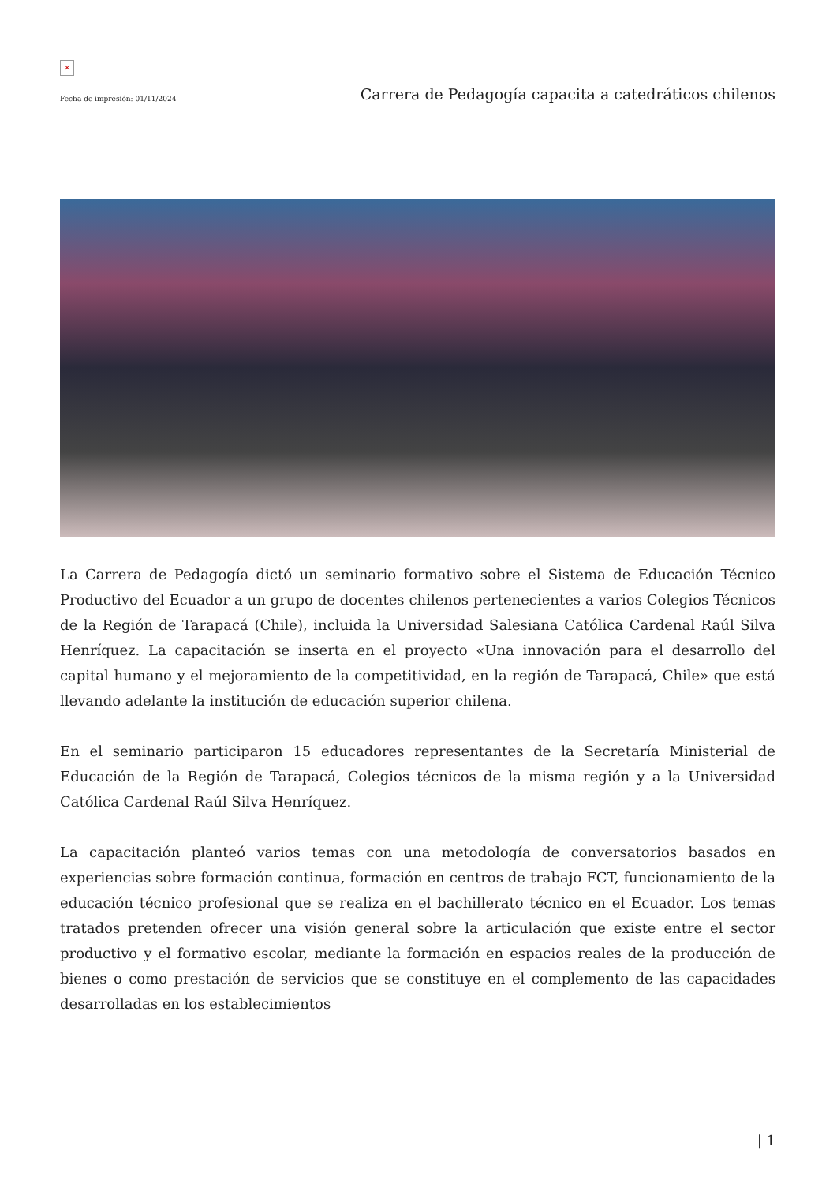×
Fecha de impresión: 01/11/2024 Carrera de Pedagogía capacita a catedráticos chilenos
La Carrera de Pedagogía dictó un seminario formativo sobre el Sistema de Educación Técnico Productivo del Ecuador a un grupo de docentes chilenos pertenecientes a varios Colegios Técnicos de la Región de Tarapacá (Chile), incluida la Universidad Salesiana Católica Cardenal Raúl Silva Henríquez. La capacitación se inserta en el proyecto «Una innovación para el desarrollo del capital humano y el mejoramiento de la competitividad, en la región de Tarapacá, Chile» que está llevando adelante la institución de educación superior chilena.
En el seminario participaron 15 educadores representantes de la Secretaría Ministerial de Educación de la Región de Tarapacá, Colegios técnicos de la misma región y a la Universidad Católica Cardenal Raúl Silva Henríquez.
La capacitación planteó varios temas con una metodología de conversatorios basados en experiencias sobre formación continua, formación en centros de trabajo FCT, funcionamiento de la educación técnico profesional que se realiza en el bachillerato técnico en el Ecuador. Los temas tratados pretenden ofrecer una visión general sobre la articulación que existe entre el sector productivo y el formativo escolar, mediante la formación en espacios reales de la producción de bienes o como prestación de servicios que se constituye en el complemento de las capacidades desarrolladas en los establecimientos
| 1